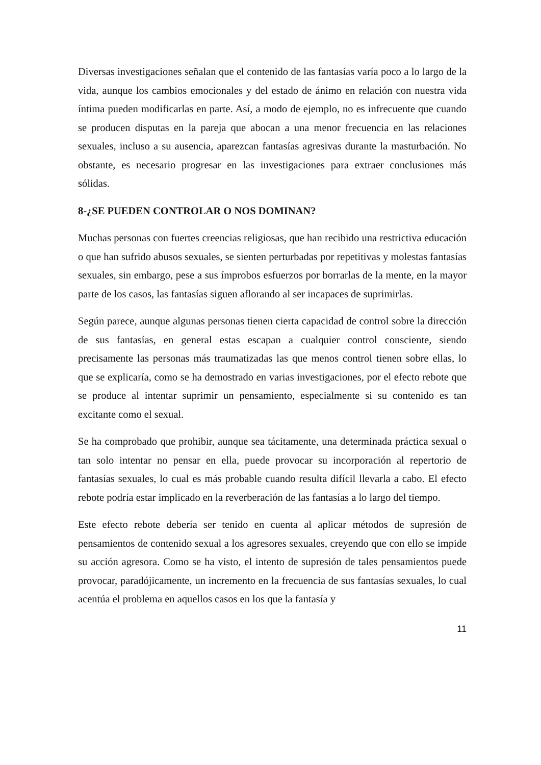Diversas investigaciones señalan que el contenido de las fantasías varía poco a lo largo de la vida, aunque los cambios emocionales y del estado de ánimo en relación con nuestra vida íntima pueden modificarlas en parte. Así, a modo de ejemplo, no es infrecuente que cuando se producen disputas en la pareja que abocan a una menor frecuencia en las relaciones sexuales, incluso a su ausencia, aparezcan fantasías agresivas durante la masturbación. No obstante, es necesario progresar en las investigaciones para extraer conclusiones más sólidas.
8-¿SE PUEDEN CONTROLAR O NOS DOMINAN?
Muchas personas con fuertes creencias religiosas, que han recibido una restrictiva educación o que han sufrido abusos sexuales, se sienten perturbadas por repetitivas y molestas fantasías sexuales, sin embargo, pese a sus ímprobos esfuerzos por borrarlas de la mente, en la mayor parte de los casos, las fantasías siguen aflorando al ser incapaces de suprimirlas.
Según parece, aunque algunas personas tienen cierta capacidad de control sobre la dirección de sus fantasías, en general estas escapan a cualquier control consciente, siendo precisamente las personas más traumatizadas las que menos control tienen sobre ellas, lo que se explicaría, como se ha demostrado en varias investigaciones, por el efecto rebote que se produce al intentar suprimir un pensamiento, especialmente si su contenido es tan excitante como el sexual.
Se ha comprobado que prohibir, aunque sea tácitamente, una determinada práctica sexual o tan solo intentar no pensar en ella, puede provocar su incorporación al repertorio de fantasías sexuales, lo cual es más probable cuando resulta difícil llevarla a cabo. El efecto rebote podría estar implicado en la reverberación de las fantasías a lo largo del tiempo.
Este efecto rebote debería ser tenido en cuenta al aplicar métodos de supresión de pensamientos de contenido sexual a los agresores sexuales, creyendo que con ello se impide su acción agresora. Como se ha visto, el intento de supresión de tales pensamientos puede provocar, paradójicamente, un incremento en la frecuencia de sus fantasías sexuales, lo cual acentúa el problema en aquellos casos en los que la fantasía y
11